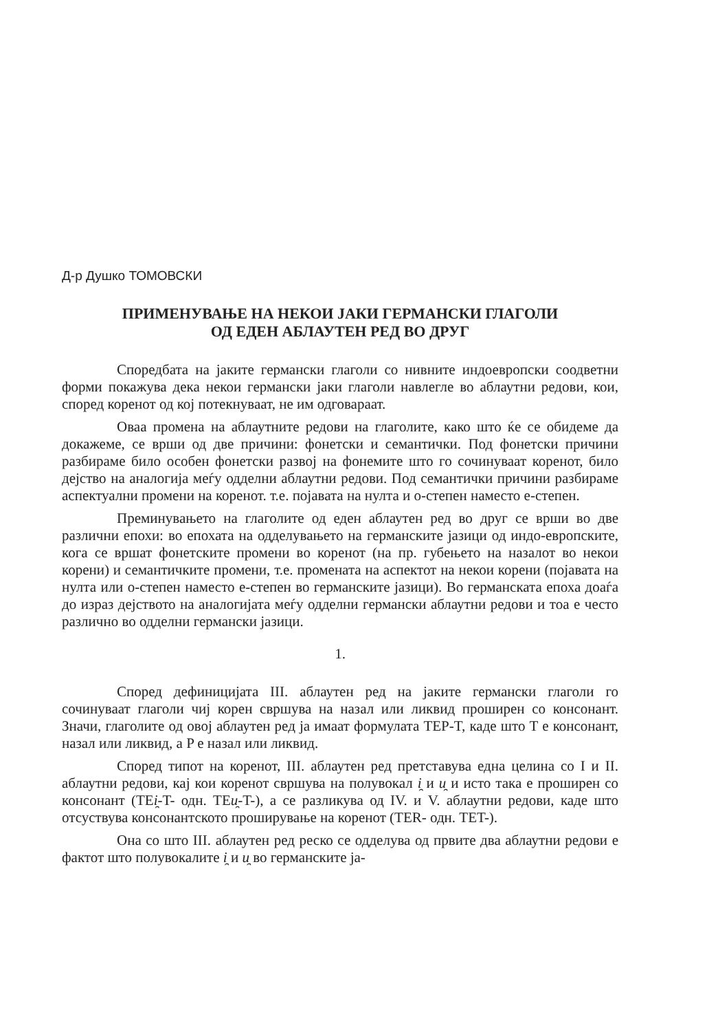Д-р Душко ТОМОВСКИ
ПРИМЕНУВАЊЕ НА НЕКОИ ЈАКИ ГЕРМАНСКИ ГЛАГОЛИ
ОД ЕДЕН АБЛАУТЕН РЕД ВО ДРУГ
Споредбата на јаките германски глаголи со нивните индоевропски соодветни форми покажува дека некои германски јаки глаголи навлегле во аблаутни редови, кои, според коренот од кој потекнуваат, не им одговараат.
Оваа промена на аблаутните редови на глаголите, како што ќе се обидеме да докажеме, се врши од две причини: фонетски и семантички. Под фонетски причини разбираме било особен фонетски развој на фонемите што го сочинуваат коренот, било дејство на аналогија меѓу одделни аблаутни редови. Под семантички причини разбираме аспектуални промени на коренот. т.е. појавата на нулта и о-степен наместо е-степен.
Преминувањето на глаголите од еден аблаутен ред во друг се врши во две различни епохи: во епохата на одделувањето на германските јазици од индо-европските, кога се вршат фонетските промени во коренот (на пр. губењето на назалот во некои корени) и семантичките промени, т.е. промената на аспектот на некои корени (појавата на нулта или о-степен наместо е-степен во германските јазици). Во германската епоха доаѓа до израз дејството на аналогијата меѓу одделни германски аблаутни редови и тоа е често различно во одделни германски јазици.
1.
Според дефиницијата III. аблаутен ред на јаките германски глаголи го сочинуваат глаголи чиј корен свршува на назал или ликвид проширен со консонант. Значи, глаголите од овој аблаутен ред ја имаат формулата TEP-T, каде што T е консонант, назал или ликвид, а P е назал или ликвид.
Според типот на коренот, III. аблаутен ред претставува една целина со I и II. аблаутни редови, кај кои коренот свршува на полувокал i̯ и u̯ и исто така е проширен со консонант (TEi̯-T- одн. TEu̯-T-), а се разликува од IV. и V. аблаутни редови, каде што отсуствува консонантското проширување на коренот (TER- одн. TET-).
Она со што III. аблаутен ред реско се одделува од првите два аблаутни редови е фактот што полувокалите i̯ и u̯ во германските ја-